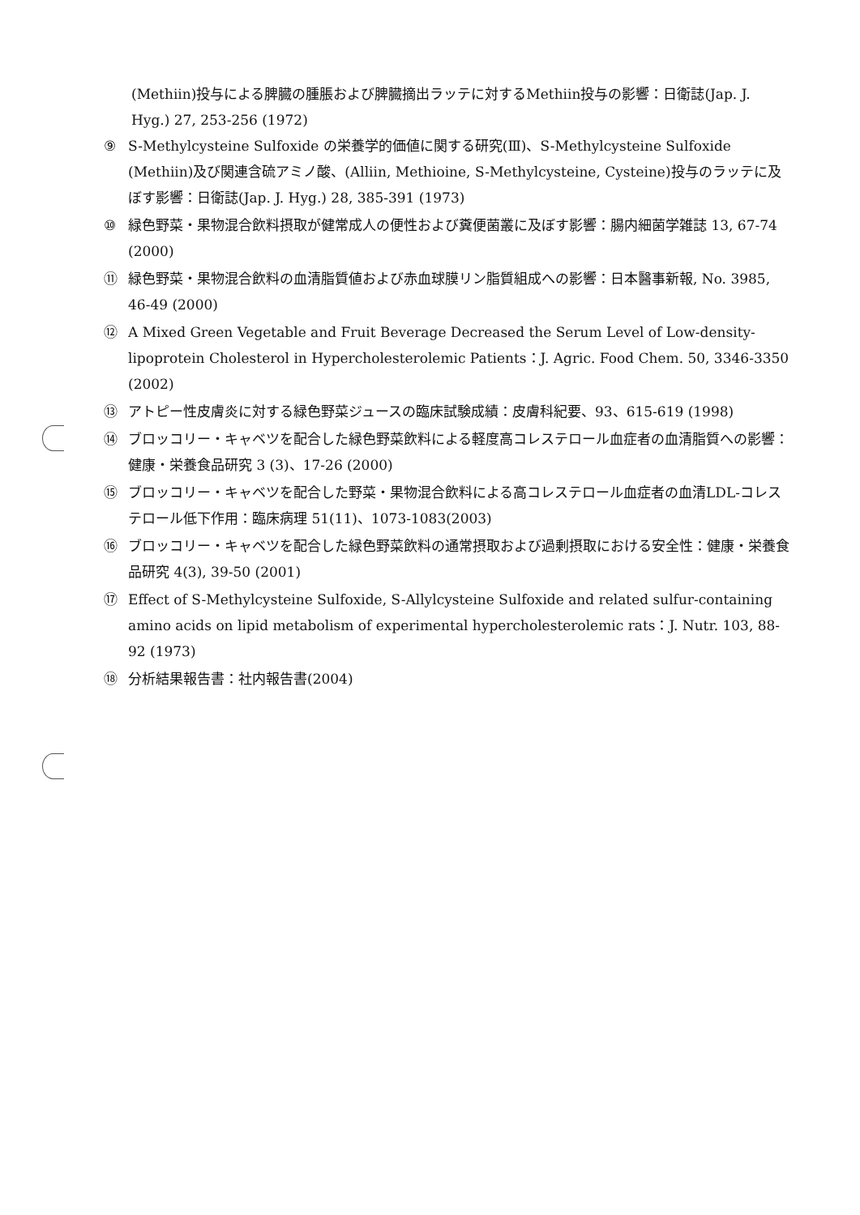(Methiin)投与による脾臓の腫脹および脾臓摘出ラッテに対するMethiin投与の影響：日衛誌(Jap. J. Hyg.) 27, 253-256 (1972)
⑨ S-Methylcysteine Sulfoxide の栄養学的価値に関する研究(Ⅲ)、S-Methylcysteine Sulfoxide (Methiin)及び関連含硫アミノ酸、(Alliin, Methioine, S-Methylcysteine, Cysteine)投与のラッテに及ぼす影響：日衛誌(Jap. J. Hyg.) 28, 385-391 (1973)
⑩ 緑色野菜・果物混合飲料摂取が健常成人の便性および糞便菌叢に及ぼす影響：腸内細菌学雑誌 13, 67-74 (2000)
⑪ 緑色野菜・果物混合飲料の血清脂質値および赤血球膜リン脂質組成への影響：日本醫事新報, No. 3985, 46-49 (2000)
⑫ A Mixed Green Vegetable and Fruit Beverage Decreased the Serum Level of Low-density-lipoprotein Cholesterol in Hypercholesterolemic Patients：J. Agric. Food Chem. 50, 3346-3350 (2002)
⑬ アトピー性皮膚炎に対する緑色野菜ジュースの臨床試験成績：皮膚科紀要、93、615-619 (1998)
⑭ ブロッコリー・キャベツを配合した緑色野菜飲料による軽度高コレステロール血症者の血清脂質への影響：健康・栄養食品研究 3 (3)、17-26 (2000)
⑮ ブロッコリー・キャベツを配合した野菜・果物混合飲料による高コレステロール血症者の血清LDL-コレステロール低下作用：臨床病理 51(11)、1073-1083(2003)
⑯ ブロッコリー・キャベツを配合した緑色野菜飲料の通常摂取および過剰摂取における安全性：健康・栄養食品研究 4(3), 39-50 (2001)
⑰ Effect of S-Methylcysteine Sulfoxide, S-Allylcysteine Sulfoxide and related sulfur-containing amino acids on lipid metabolism of experimental hypercholesterolemic rats：J. Nutr. 103, 88-92 (1973)
⑱ 分析結果報告書：社内報告書(2004)